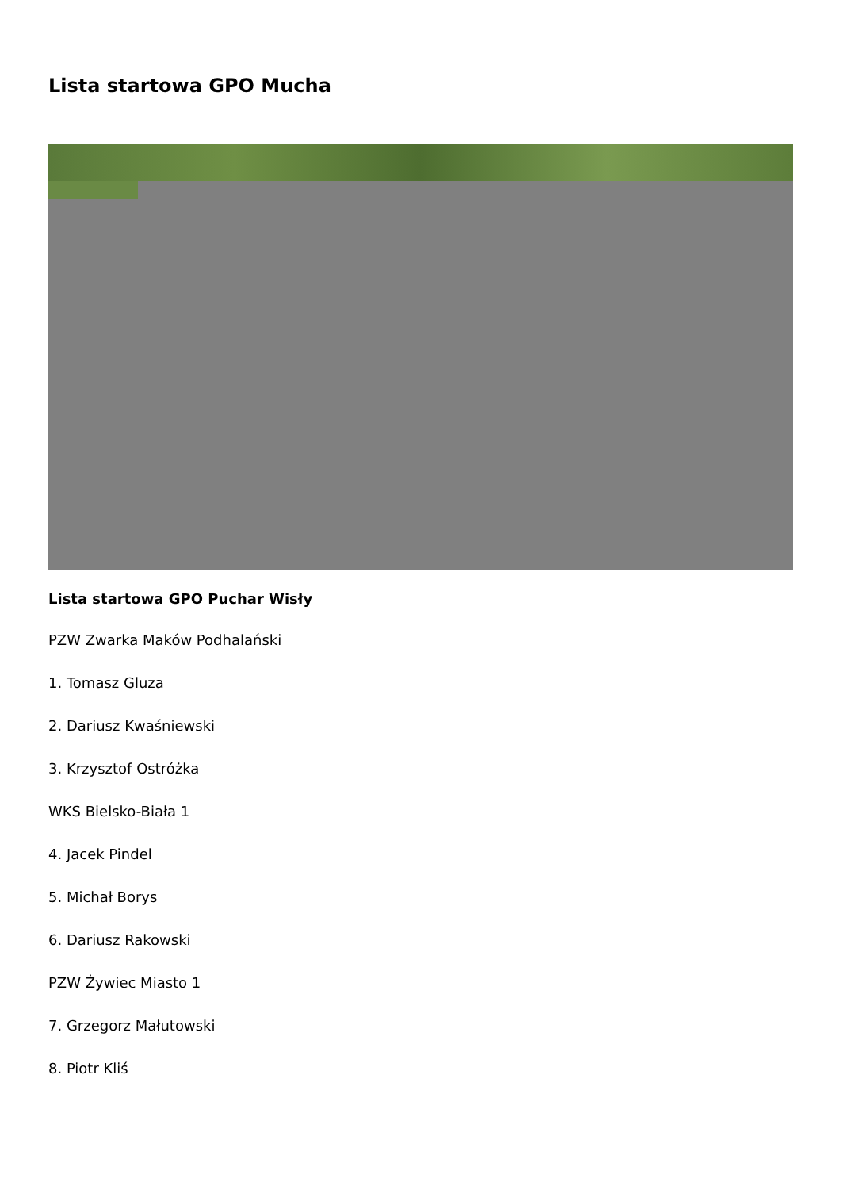Lista startowa GPO Mucha
Lista startowa GPO Puchar Wisły
PZW Zwarka Maków Podhalański
1. Tomasz Gluza
2. Dariusz Kwaśniewski
3. Krzysztof Ostróżka
WKS Bielsko-Biała 1
4. Jacek Pindel
5. Michał Borys
6. Dariusz Rakowski
PZW Żywiec Miasto 1
7. Grzegorz Małutowski
8. Piotr Kliś